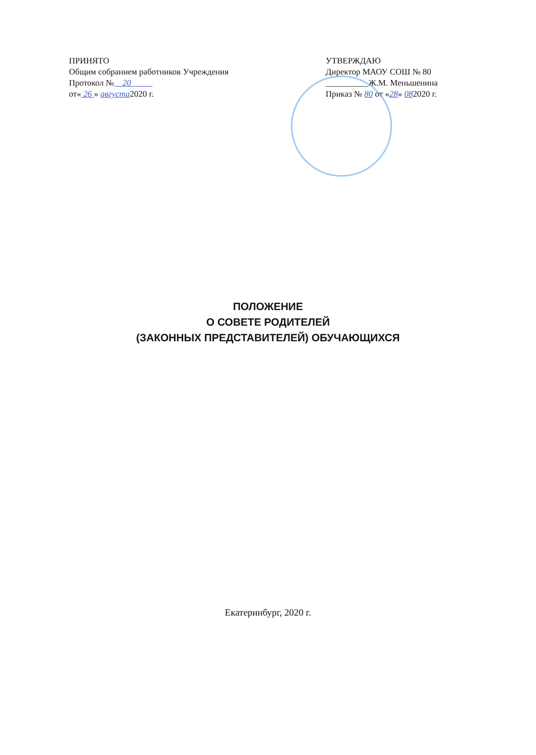ПРИНЯТО
Общим собранием работников Учреждения
Протокол № 20
от« 26 » августа2020 г.
УТВЕРЖДАЮ
Директор МАОУ СОШ № 80
__________Ж.М. Меньшенина
Приказ № 80 от «28» 082020 г.
ПОЛОЖЕНИЕ
О СОВЕТЕ РОДИТЕЛЕЙ
(ЗАКОННЫХ ПРЕДСТАВИТЕЛЕЙ) ОБУЧАЮЩИХСЯ
Екатеринбург, 2020 г.